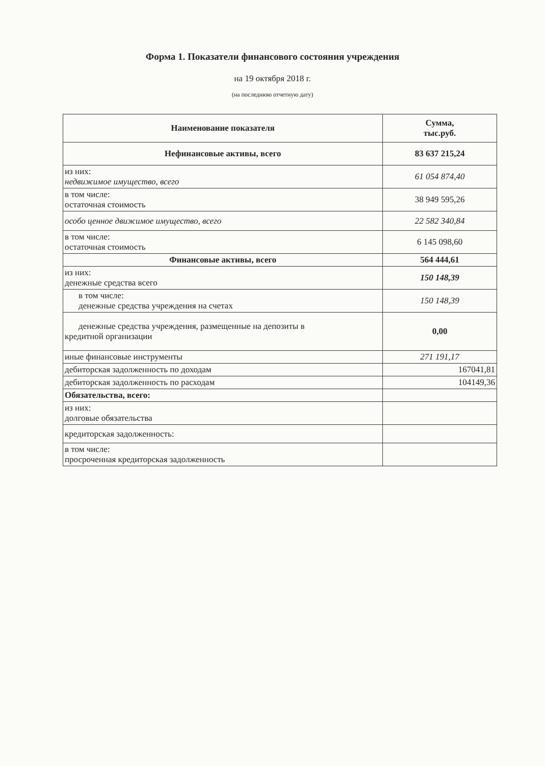Форма 1. Показатели финансового состояния учреждения
на 19 октября 2018 г.
(на последнюю отчетную дату)
| Наименование показателя | Сумма, тыс.руб. |
| --- | --- |
| Нефинансовые активы, всего | 83 637 215,24 |
| из них: недвижимое имущество, всего | 61 054 874,40 |
| в том числе: остаточная стоимость | 38 949 595,26 |
| особо ценное движимое имущество, всего | 22 582 340,84 |
| в том числе: остаточная стоимость | 6 145 098,60 |
| Финансовые активы, всего | 564 444,61 |
| из них: денежные средства всего | 150 148,39 |
| в том числе: денежные средства учреждения на счетах | 150 148,39 |
| денежные средства учреждения, размещенные на депозиты в кредитной организации | 0,00 |
| иные финансовые инструменты | 271 191,17 |
| дебиторская задолженность по доходам | 167041,81 |
| дебиторская задолженность по расходам | 104149,36 |
| Обязательства, всего: | |
| из них: долговые обязательства | |
| кредиторская задолженность: | |
| в том числе: просроченная кредиторская задолженность | |